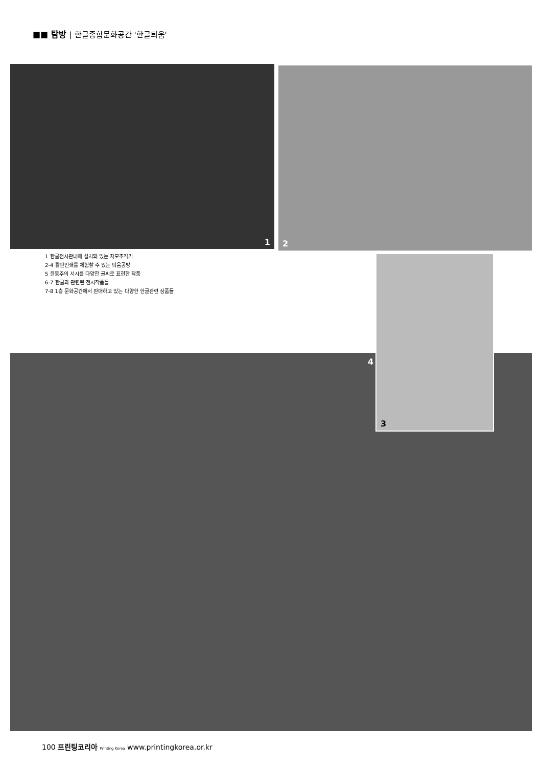■■ 탐방 | 한글종합문화공간 '한글틔움'
1 2
1 한글전시관내에 설치돼 있는 자모조각기
2-4 활판인쇄를 체험할 수 있는 틔움공방
5 윤동주의 서시를 다양한 글씨로 표현한 작품
6-7 한글과 관련된 전시작품들
7-8 1층 문화공간에서 판매하고 있는 다양한 한글관련 상품들
4
3
100 프린팅코리아 Printing Korea www.printingkorea.or.kr